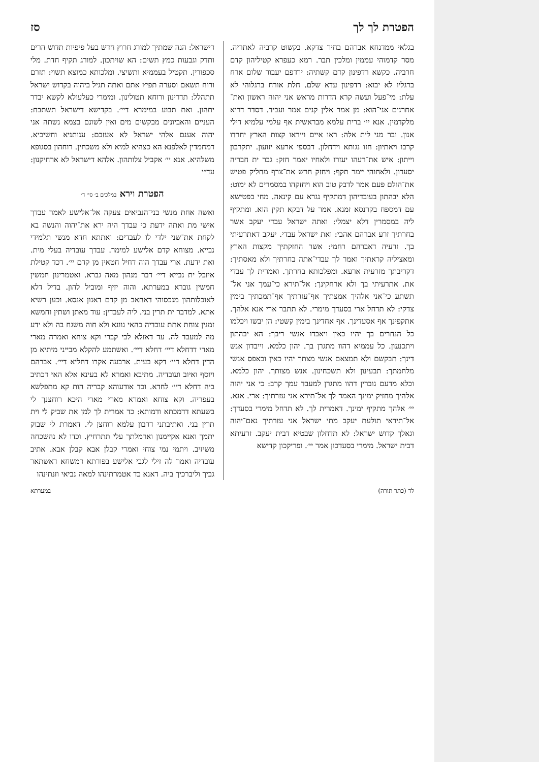הפטרת לך לך סז
בגלאי ממדנחא אברהם בחיר צדקא. בקשוט קרביה לאתריה. מסר קדמוהי עממין ומלכין תבר. רמא כעפרא קטיליהון קדם חרביה. כקשא רדפינון קדם קשתיה: ירדפם יעבור שלום ארח ברגליו לא יבוא: רדפינון עדא שלם. חלת אורח ברגלוהי לא עלת: מי־פעל ועשה קרא הדרות מראש אני יהוה ראשון ואת־אחרנים אני־הוא: מן אמר אלין קנים אמר ועביד. דסדר דריא מלקדמין. אנא יי׳ ברית עלמא מבראשית אף עלמי עלמיא דילי אנון. ובר מני לית אלה: ראו איים וייראו קצות הארץ יחרדו קרבו ויאתיון: חזו נגותא וידחלון. דבספי ארעא יזועון. יתקרבון וייתון: איש את־רעהו יעזרו ולאחיו יאמר חזק: גבר ית חבריה יסעדון. ולאחוהי יימר תקף: ויחזק חרש את־צרף מחליק פטיש את־הולם פעם אמר לדבק טוב הוא ויחזקהו במסמרים לא ימוט: הלא יבהתון בעובדיהון דמתקיף נגרא עם קינאה. מחי בפטישא עם דמספח בקרנסא זמנא. אמר על דבקא תקין הוא. ומתקיף ליה במסמרין דלא יצמלי: ואתה ישראל עבדי יעקב אשר בחרתיך זרע אברהם אהבי: ואת ישראל עבדי. יעקב דאתרעיתי בך. זרעיה דאברהם רחמי: אשר החזקתיך מקצות הארץ ומאציליה קראתיך ואמר לך עבדי־אתה בחרתיך ולא מאסתיך: דקריבתך מזרעית ארעא. ומפלכותא בחרתך. ואמרית לך עבדי את. אתרעיתי בך ולא ארחקינך: אל־תירא כי־עמך אני אל־תשתע כי־אני אלהיך אמצתיך אף־עזרתיך אף־תמכתיך בימין צדקי: לא תדחל ארי בסעדך מימרי. לא תתבר ארי אנא אלהך. אתקפינך אף אסעדינך. אף אחדינך בימין קשטי: הן יבשו ויכלמו כל הנחרים בך יהיו כאין ויאבדו אנשי ריבך: הא יבהתון ויתכנעון. כל עממיא דהוו מתגרן בך. יהון כלמא. וייבדון אנש דינך: תבקשם ולא תמצאם אנשי מצתך יהיו כאין וכאפס אנשי מלחמתך: תבעינון ולא תשכחינון. אנש מצותך. יהון כלמא. וכלא מדעם גוברין דהוו מתגרן למעבד עמך קרב: כי אני יהוה אלהיך מחזיק ימינך האמר לך אל־תירא אני עזרתיך: ארי. אנא. יי׳ אלהך מתקיף ימינך. דאמרית לך. לא תדחל מימרי בסעדך: אל־תיראי תולעת יעקב מתי ישראל אני עזרתיך נאם־יהוה וגאלך קדוש ישראל: לא תדחלון שבטיא דבית יעקב. זרעיתא דבית ישראל. מימרי בסעדכון אמר יי׳. ופריקכון קדישא
דישראל: הנה שמתיך למורג חרוץ חדש בעל פיפיות תדוש הרים ותדק וגבעות כמץ תשים: הא שויתכון. למורג תקיף חדת. מלי סכפורין. תקטיל בעממיא ותשיצי. ומלכותא כמוצא תשוי: תזרם ורוח תשאם וסערה תפיץ אתם ואתה תגיל ביהוה בקדוש ישראל תתהלל: תדרינון ורוחא תטולינון. ומימרי כעלעולא לקשא יבדר יתהון. ואת תבוע במימרא דיי׳. בקדישא דישראל תשתבח: העניים והאביונים מבקשים מים ואין לשונם בצמא נשתה אני יהוה אענם אלהי ישראל לא אעזבם: ענותניא וחשיכיא. דמחמדין לאלפנא הא כצהיא למיא ולא משכחין. רוחהון בסגופא משלהיא. אנא יי׳ אקביל צלותהון. אלהא דישראל לא ארחיקנון: עד״י
הפטרת וירא במלכים ב׳ סי׳ ד׳
ואשה אחת מנשי בני־הנביאים צעקה אל־אלישע לאמר עבדך אישי מת ואתה ידעת כי עבדך היה ירא את־יהוה והנשה בא לקחת את־שני ילדי לו לעבדים: ואתתא חדא מנשי תלמידי נבייא. מצוחא קדם אלישע למימר. עבדך עובדיה בעלי מית. ואת ידעת. ארי עבדך הוה דחיל חטאין מן קדם יי׳. דכד קטילת איזבל ית נבייא דיי׳ דבר מנהון מאה גברא. ואטמרינון חמשין חמשין גוברא במערתא. והוה יזיף ומוביל להון. בדיל דלא לאוכלותהון מנכסוהי דאחאב מן קדם דאנון אנסא. וכען רשיא אתא. למדבר ית תרין בני. ליה לעבדין: עוד מאתן ושתין וחמשא זמנין צוחת אתת עובדיה כהאי גוונא ולא חוה משגח בה ולא ידע מה למעבד לה. עד דאזלא לבי קברי וקא צוחא ואמרה מארי מארי דדחלא דיי׳ דחלא דיי׳. ואשתמע להקלא מבייני מיתיא מן הדין דחלא דיי׳ דקא בעית. ארבעה אקרו דחליא דיי׳. אברהם ויוסף ואיוב ועובדיה. מתיבא ואמרא לא בעינא אלא האי דכתיב ביה דחלא דיי׳ לחדא. וכד אודעוהא קבריה הות קא מתפלשא בעפריה. וקא צוחא ואמרא מארי מארי היכא רוחצנך לי בשעתא דדמכתא ודמותא: כד אמרית לך למן את שביק לי וית תרין בני. ואתיבתני דרבון עלמא רוחצן לי. דאמרת לי שבוק יתמך ואנא אקיימנון וארמלתך עלי תתרחיץ. וכדו לא נהשכחה משיזיב. ויתמי נמי צוחי ואמרי קבלן אבא קבלן אבא. אתיב עובדיה ואמר לה זילי לגבי אלישע בפורתא דמשחא דאשתאר גביך וליברכיך ביה. דאנא כד אטמרתינהו למאה נביאי וזנתינהו
לד (כתר תורה) במערתא